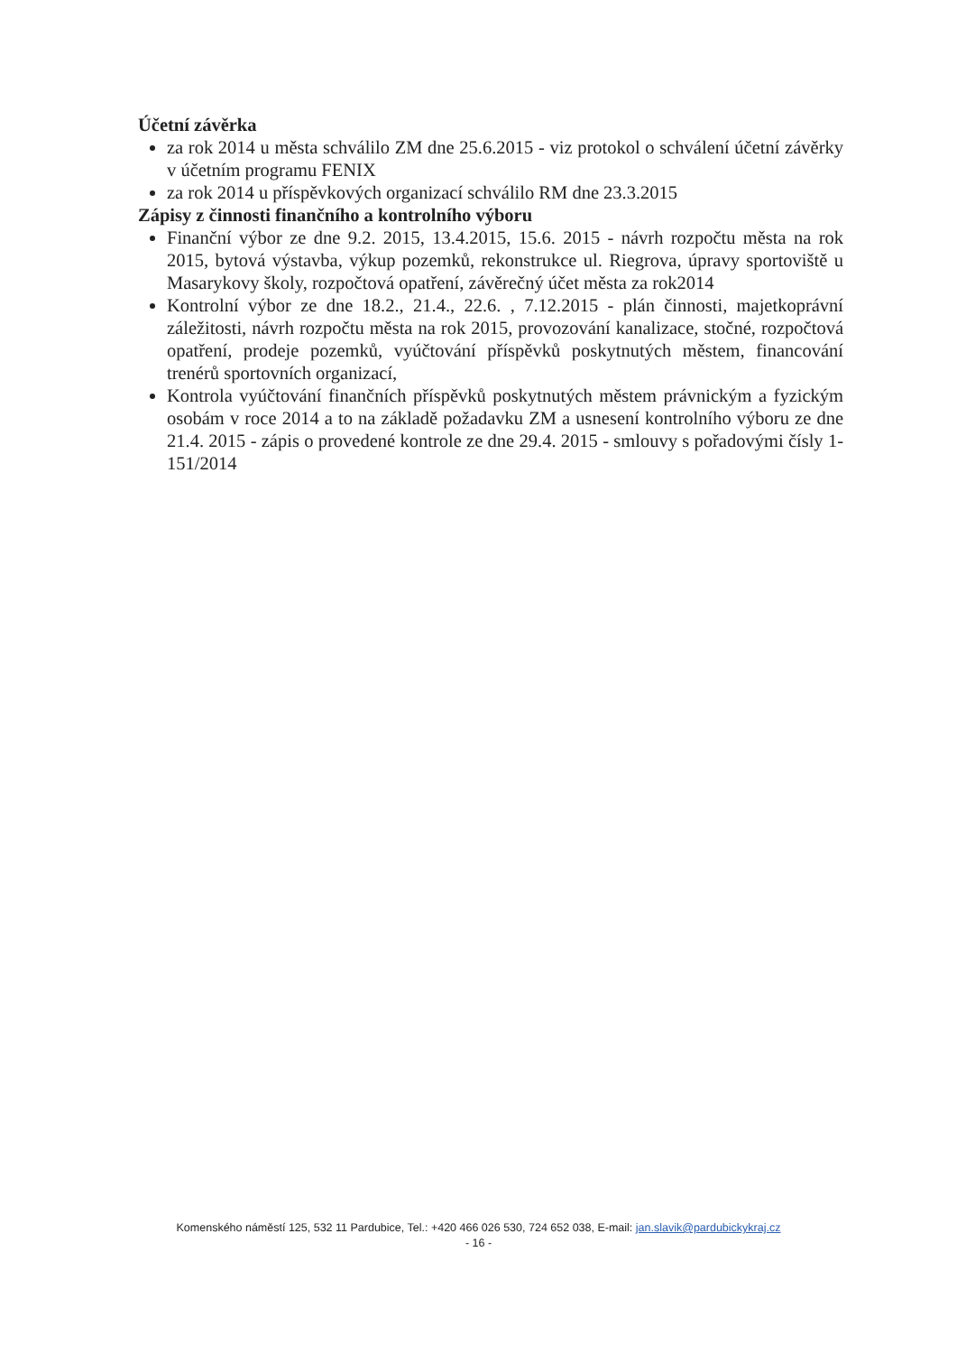Účetní závěrka
za rok 2014 u města schválilo ZM dne 25.6.2015 - viz protokol o schválení účetní závěrky v účetním programu FENIX
za rok 2014 u příspěvkových organizací schválilo RM dne 23.3.2015
Zápisy z činnosti finančního a kontrolního výboru
Finanční výbor ze dne 9.2. 2015, 13.4.2015, 15.6. 2015 - návrh rozpočtu města na rok 2015, bytová výstavba, výkup pozemků, rekonstrukce ul. Riegrova, úpravy sportoviště u Masarykovy školy, rozpočtová opatření, závěrečný účet města za rok2014
Kontrolní výbor ze dne 18.2., 21.4., 22.6. , 7.12.2015 - plán činnosti, majetkoprávní záležitosti, návrh rozpočtu města na rok 2015, provozování kanalizace, stočné, rozpočtová opatření, prodeje pozemků, vyúčtování příspěvků poskytnutých městem, financování trenérů sportovních organizací,
Kontrola vyúčtování finančních příspěvků poskytnutých městem právnickým a fyzickým osobám v roce 2014 a to na základě požadavku ZM a usnesení kontrolního výboru ze dne 21.4. 2015 - zápis o provedené kontrole ze dne 29.4. 2015 - smlouvy s pořadovými čísly 1-151/2014
Komenského náměstí 125, 532 11 Pardubice, Tel.: +420 466 026 530, 724 652 038, E-mail: jan.slavik@pardubickykraj.cz
- 16 -